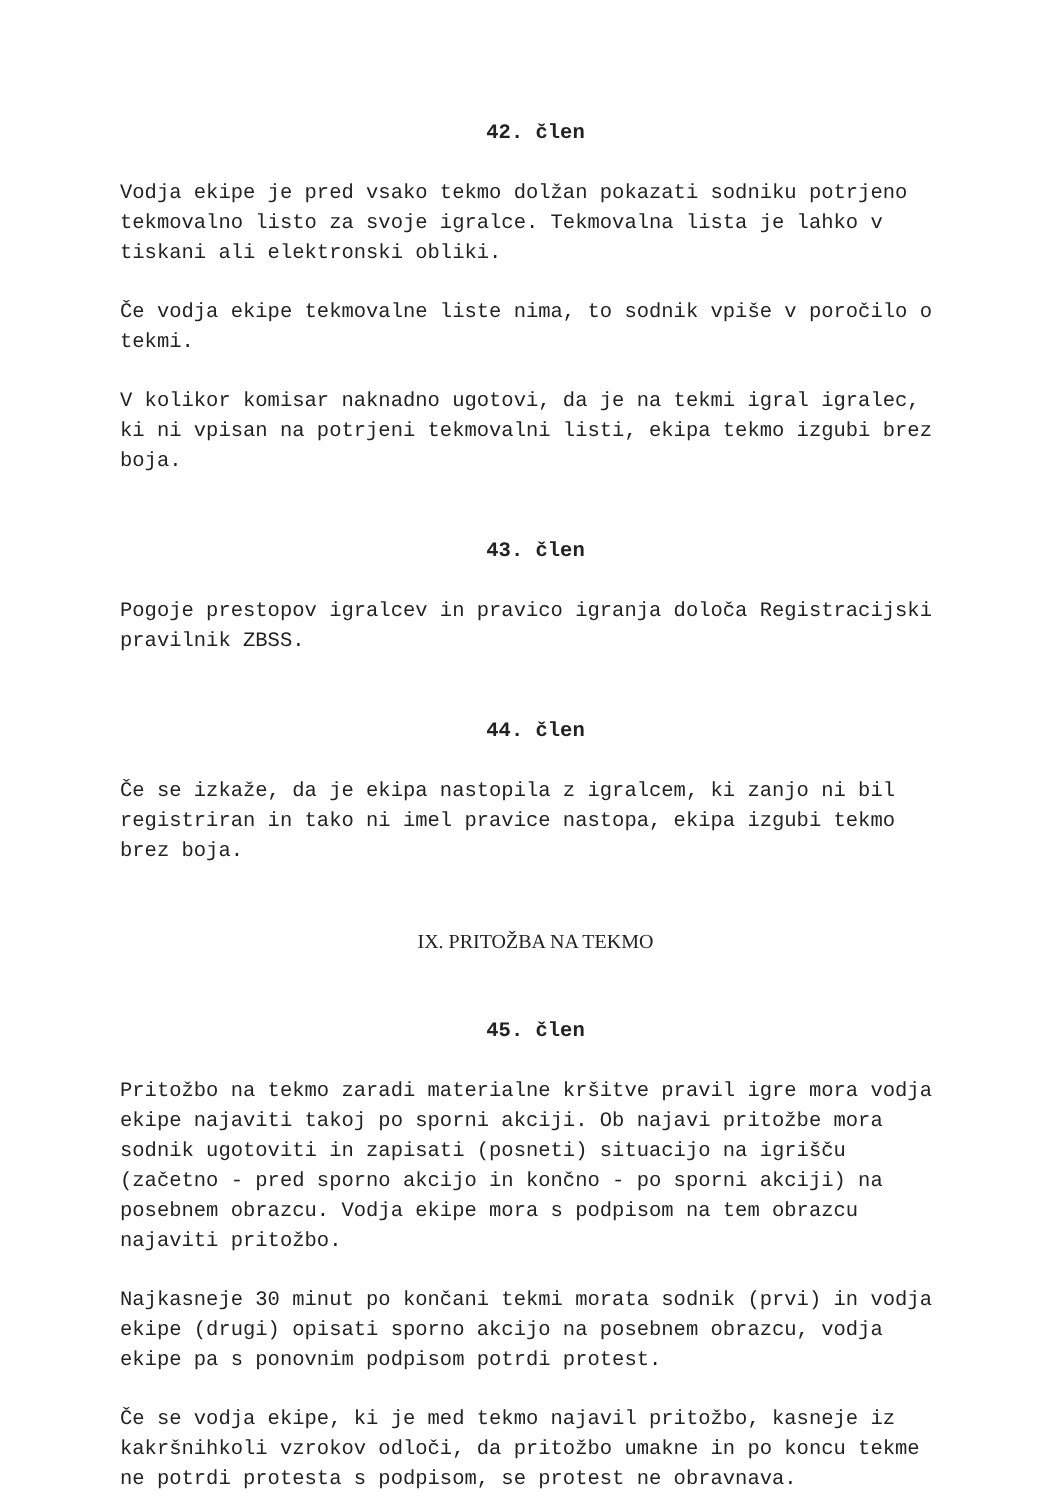42. člen
Vodja ekipe je pred vsako tekmo dolžan pokazati sodniku potrjeno tekmovalno listo za svoje igralce. Tekmovalna lista je lahko v tiskani ali elektronski obliki.
Če vodja ekipe tekmovalne liste nima, to sodnik vpiše v poročilo o tekmi.
V kolikor komisar naknadno ugotovi, da je na tekmi igral igralec, ki ni vpisan na potrjeni tekmovalni listi, ekipa tekmo izgubi brez boja.
43. člen
Pogoje prestopov igralcev in pravico igranja določa Registracijski pravilnik ZBSS.
44. člen
Če se izkaže, da je ekipa nastopila z igralcem, ki zanjo ni bil registriran in tako ni imel pravice nastopa, ekipa izgubi tekmo brez boja.
IX. PRITOŽBA NA TEKMO
45. člen
Pritožbo na tekmo zaradi materialne kršitve pravil igre mora vodja ekipe najaviti takoj po sporni akciji. Ob najavi pritožbe mora sodnik ugotoviti in zapisati (posneti) situacijo na igrišču (začetno - pred sporno akcijo in končno - po sporni akciji) na posebnem obrazcu. Vodja ekipe mora s podpisom na tem obrazcu najaviti pritožbo.
Najkasneje 30 minut po končani tekmi morata sodnik (prvi) in vodja ekipe (drugi) opisati sporno akcijo na posebnem obrazcu, vodja ekipe pa s ponovnim podpisom potrdi protest.
Če se vodja ekipe, ki je med tekmo najavil pritožbo, kasneje iz kakršnihkoli vzrokov odloči, da pritožbo umakne in po koncu tekme ne potrdi protesta s podpisom, se protest ne obravnava.